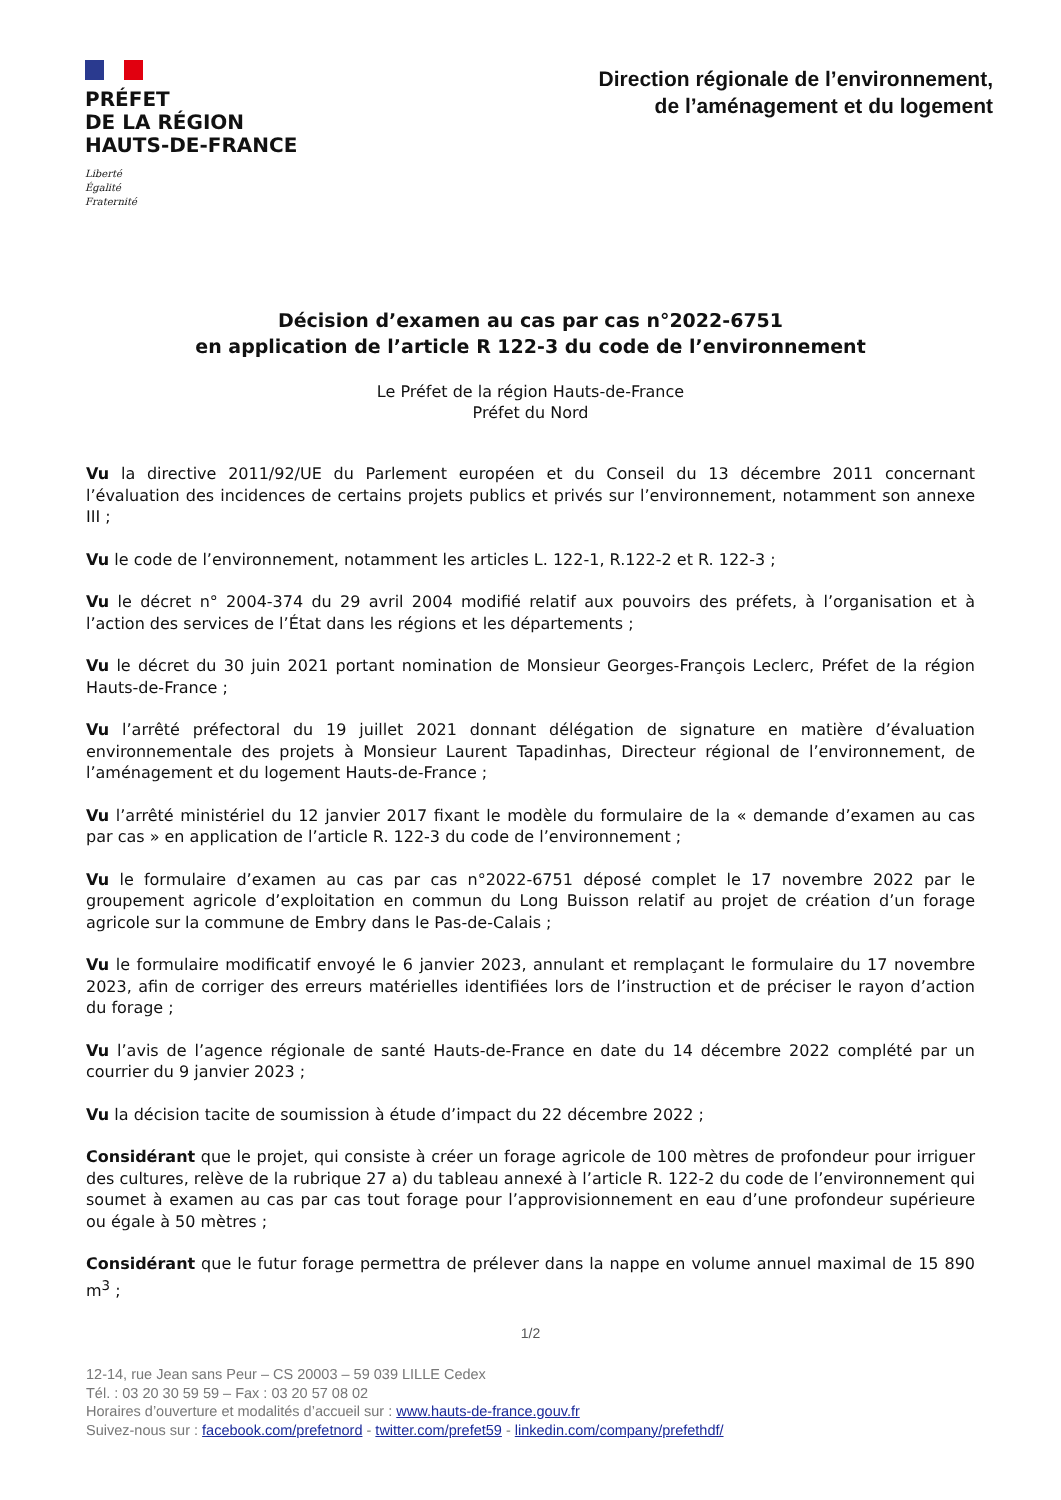PRÉFET
DE LA RÉGION
HAUTS-DE-FRANCE
Liberté
Égalité
Fraternité
Direction régionale de l’environnement,
de l’aménagement et du logement
Décision d’examen au cas par cas n°2022-6751
en application de l’article R 122-3 du code de l’environnement
Le Préfet de la région Hauts-de-France
Préfet du Nord
Vu la directive 2011/92/UE du Parlement européen et du Conseil du 13 décembre 2011 concernant l’évaluation des incidences de certains projets publics et privés sur l’environnement, notamment son annexe III ;
Vu le code de l’environnement, notamment les articles L. 122-1, R.122-2 et R. 122-3 ;
Vu le décret n° 2004-374 du 29 avril 2004 modifié relatif aux pouvoirs des préfets, à l’organisation et à l’action des services de l’État dans les régions et les départements ;
Vu le décret du 30 juin 2021 portant nomination de Monsieur Georges-François Leclerc, Préfet de la région Hauts-de-France ;
Vu l’arrêté préfectoral du 19 juillet 2021 donnant délégation de signature en matière d’évaluation environnementale des projets à Monsieur Laurent Tapadinhas, Directeur régional de l’environnement, de l’aménagement et du logement Hauts-de-France ;
Vu l’arrêté ministériel du 12 janvier 2017 fixant le modèle du formulaire de la « demande d’examen au cas par cas » en application de l’article R. 122-3 du code de l’environnement ;
Vu le formulaire d’examen au cas par cas n°2022-6751 déposé complet le 17 novembre 2022 par le groupement agricole d’exploitation en commun du Long Buisson relatif au projet de création d’un forage agricole sur la commune de Embry dans le Pas-de-Calais ;
Vu le formulaire modificatif envoyé le 6 janvier 2023, annulant et remplaçant le formulaire du 17 novembre 2023, afin de corriger des erreurs matérielles identifiées lors de l’instruction et de préciser le rayon d’action du forage ;
Vu l’avis de l’agence régionale de santé Hauts-de-France en date du 14 décembre 2022 complété par un courrier du 9 janvier 2023 ;
Vu la décision tacite de soumission à étude d’impact du 22 décembre 2022 ;
Considérant que le projet, qui consiste à créer un forage agricole de 100 mètres de profondeur pour irriguer des cultures, relève de la rubrique 27 a) du tableau annexé à l’article R. 122-2 du code de l’environnement qui soumet à examen au cas par cas tout forage pour l’approvisionnement en eau d’une profondeur supérieure ou égale à 50 mètres ;
Considérant que le futur forage permettra de prélever dans la nappe en volume annuel maximal de 15 890 m<sup>3</sup> ;
1/2
12-14, rue Jean sans Peur – CS 20003 – 59 039 LILLE Cedex
Tél. : 03 20 30 59 59 – Fax : 03 20 57 08 02
Horaires d’ouverture et modalités d’accueil sur : www.hauts-de-france.gouv.fr
Suivez-nous sur : facebook.com/prefetnord - twitter.com/prefet59 - linkedin.com/company/prefethdf/